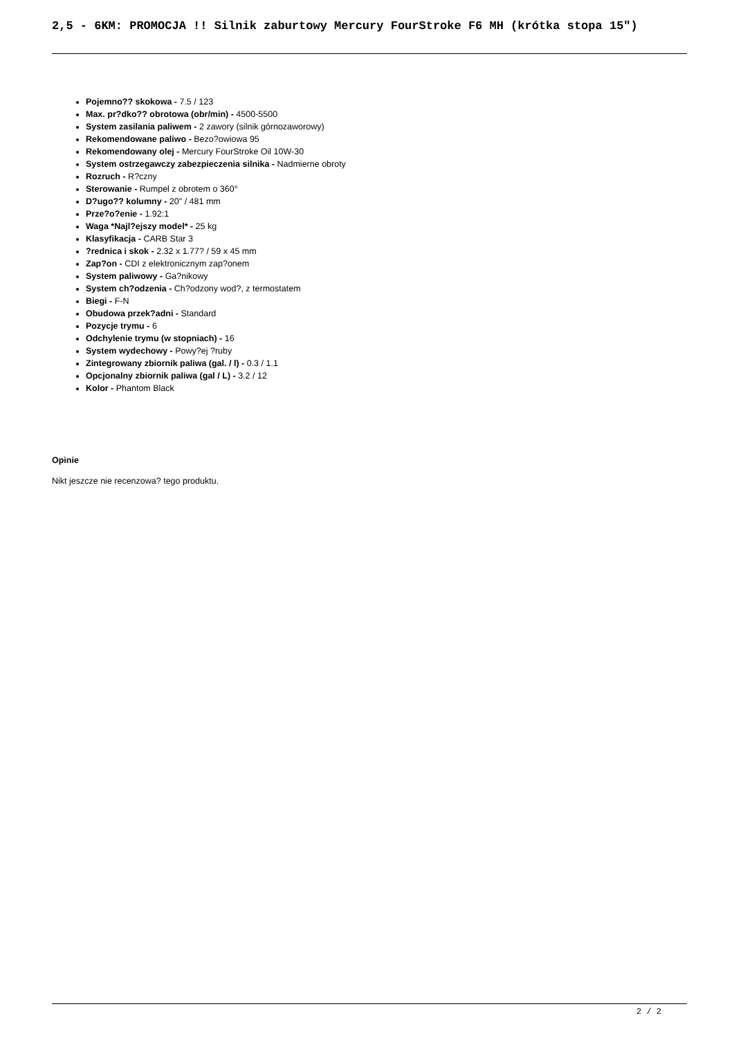2,5 - 6KM: PROMOCJA !! Silnik zaburtowy Mercury FourStroke F6 MH (krótka stopa 15")
Pojemno?? skokowa - 7.5 / 123
Max. pr?dko?? obrotowa (obr/min) - 4500-5500
System zasilania paliwem - 2 zawory (silnik górnozaworowy)
Rekomendowane paliwo - Bezo?owiowa 95
Rekomendowany olej - Mercury FourStroke Oil 10W-30
System ostrzegawczy zabezpieczenia silnika - Nadmierne obroty
Rozruch - R?czny
Sterowanie - Rumpel z obrotem o 360°
D?ugo?? kolumny - 20" / 481 mm
Prze?o?enie - 1.92:1
Waga *Najl?ejszy model* - 25 kg
Klasyfikacja - CARB Star 3
?rednica i skok - 2.32 x 1.77? / 59 x 45 mm
Zap?on - CDI z elektronicznym zap?onem
System paliwowy - Ga?nikowy
System ch?odzenia - Ch?odzony wod?, z termostatem
Biegi - F-N
Obudowa przek?adni - Standard
Pozycje trymu - 6
Odchylenie trymu (w stopniach) - 16
System wydechowy - Powy?ej ?ruby
Zintegrowany zbiornik paliwa (gal. / l) - 0.3 / 1.1
Opcjonalny zbiornik paliwa (gal / L) - 3.2 / 12
Kolor - Phantom Black
Opinie
Nikt jeszcze nie recenzowa? tego produktu.
2 / 2